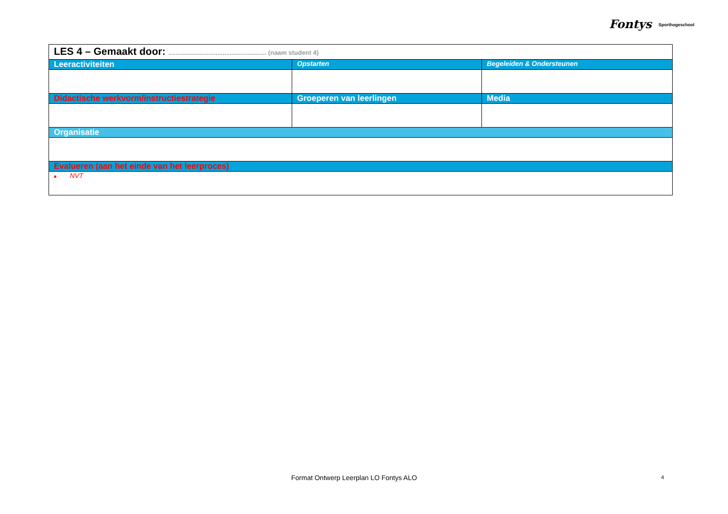Fontys Sporthogeschool
| LES 4 – Gemaakt door: ........................................................ (naam student 4) | | |
| Leeractiviteiten | Opstarten | Begeleiden & Ondersteunen |
| Didactische werkvorm/instructiestrategie | Groeperen van leerlingen | Media |
| Organisatie | | |
| Evalueren (aan het einde van het leerproces) | | |
| ■ NVT | | |
Format Ontwerp Leerplan LO Fontys ALO
4